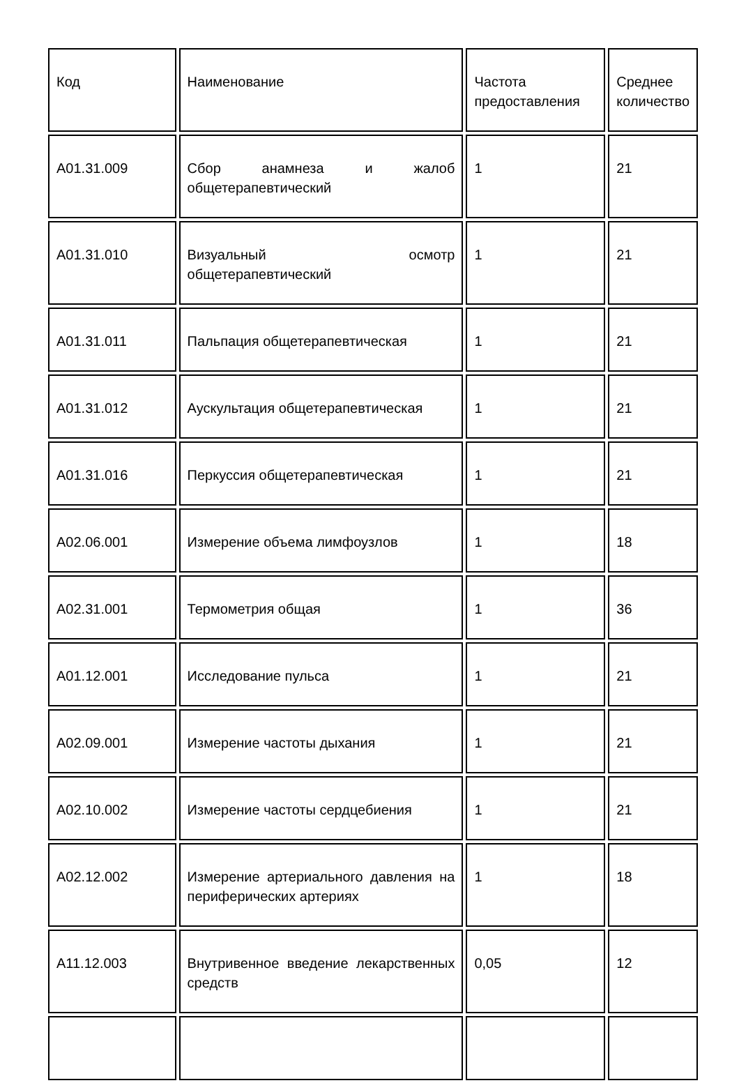| Код | Наименование | Частота предоставления | Среднее количество |
| --- | --- | --- | --- |
| A01.31.009 | Сбор анамнеза и жалоб общетерапевтический | 1 | 21 |
| A01.31.010 | Визуальный осмотр общетерапевтический | 1 | 21 |
| A01.31.011 | Пальпация общетерапевтическая | 1 | 21 |
| A01.31.012 | Аускультация общетерапевтическая | 1 | 21 |
| A01.31.016 | Перкуссия общетерапевтическая | 1 | 21 |
| A02.06.001 | Измерение объема лимфоузлов | 1 | 18 |
| A02.31.001 | Термометрия общая | 1 | 36 |
| A01.12.001 | Исследование пульса | 1 | 21 |
| A02.09.001 | Измерение частоты дыхания | 1 | 21 |
| A02.10.002 | Измерение частоты сердцебиения | 1 | 21 |
| A02.12.002 | Измерение артериального давления на периферических артериях | 1 | 18 |
| A11.12.003 | Внутривенное введение лекарственных средств | 0,05 | 12 |